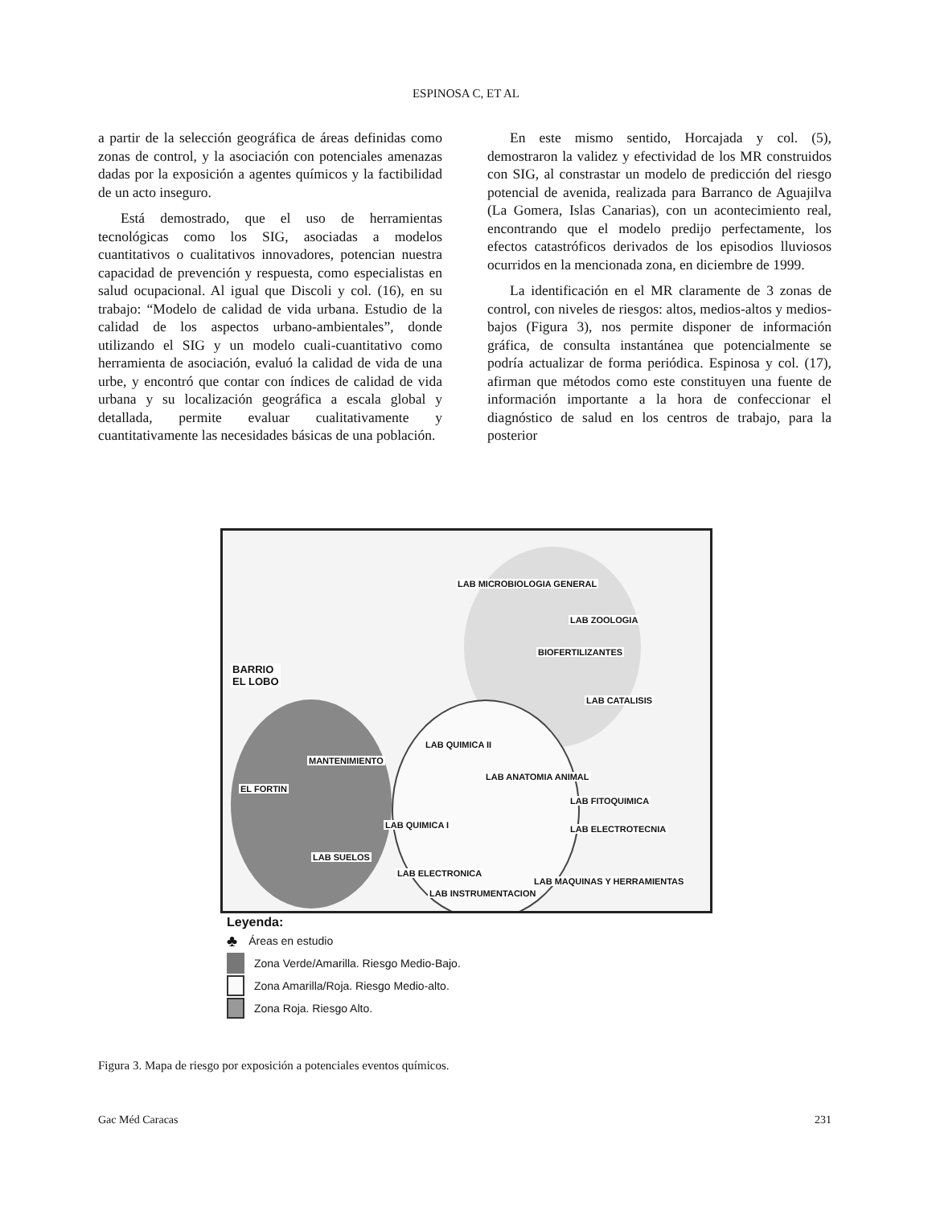ESPINOSA C, ET AL
a partir de la selección geográfica de áreas definidas como zonas de control, y la asociación con potenciales amenazas dadas por la exposición a agentes químicos y la factibilidad de un acto inseguro.
Está demostrado, que el uso de herramientas tecnológicas como los SIG, asociadas a modelos cuantitativos o cualitativos innovadores, potencian nuestra capacidad de prevención y respuesta, como especialistas en salud ocupacional. Al igual que Discoli y col. (16), en su trabajo: “Modelo de calidad de vida urbana. Estudio de la calidad de los aspectos urbano-ambientales”, donde utilizando el SIG y un modelo cuali-cuantitativo como herramienta de asociación, evaluó la calidad de vida de una urbe, y encontró que contar con índices de calidad de vida urbana y su localización geográfica a escala global y detallada, permite evaluar cualitativamente y cuantitativamente las necesidades básicas de una población.
En este mismo sentido, Horcajada y col. (5), demostraron la validez y efectividad de los MR construidos con SIG, al constrastar un modelo de predicción del riesgo potencial de avenida, realizada para Barranco de Aguajilva (La Gomera, Islas Canarias), con un acontecimiento real, encontrando que el modelo predijo perfectamente, los efectos catastróficos derivados de los episodios lluviosos ocurridos en la mencionada zona, en diciembre de 1999.
La identificación en el MR claramente de 3 zonas de control, con niveles de riesgos: altos, medios-altos y medios-bajos (Figura 3), nos permite disponer de información gráfica, de consulta instantánea que potencialmente se podría actualizar de forma periódica. Espinosa y col. (17), afirman que métodos como este constituyen una fuente de información importante a la hora de confeccionar el diagnóstico de salud en los centros de trabajo, para la posterior
LAB MICROBIOLOGIA GENERAL
LAB ZOOLOGIA
BIOFERTILIZANTES
BARRIO
EL LOBO
LAB CATALISIS
LAB QUIMICA II
MANTENIMIENTO
LAB ANATOMIA ANIMAL
EL FORTIN
LAB FITOQUIMICA
LAB QUIMICA I LAB ELECTROTECNIA
LAB SUELOS
LAB ELECTRONICA
LAB MAQUINAS Y HERRAMIENTAS
LAB INSTRUMENTACION
Leyenda:
♣ Áreas en estudio
Zona Verde/Amarilla. Riesgo Medio-Bajo.
Zona Amarilla/Roja. Riesgo Medio-alto.
Zona Roja. Riesgo Alto.
Figura 3. Mapa de riesgo por exposición a potenciales eventos químicos.
Gac Méd Caracas 231